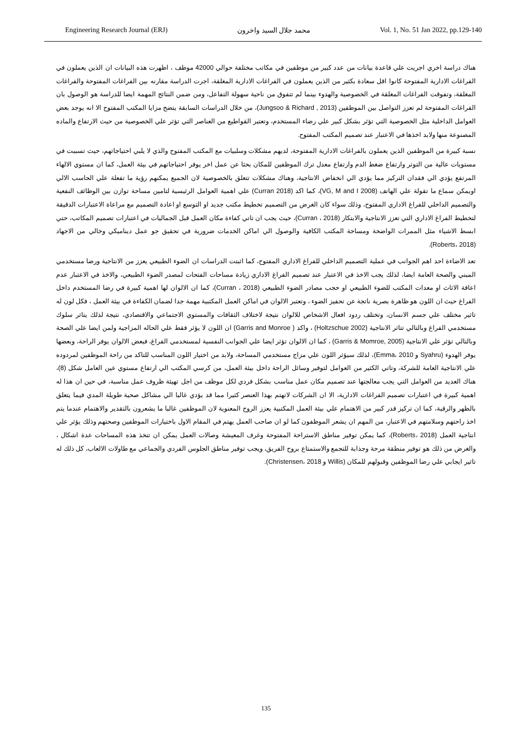Engineering Research Journal (ERJ) محمد جلال السيد واخرون Vol. 1, No. 51 Jan 2022, pp.129-140
هناك دراسة اخري اجريت علي قاعدة بيانات من عدد كبير من موظفين في مكاتب مختلفة حوالي 42000 موظف ، اظهرت هذه البيانات ان الذين يعملون في الفراغات الادارية المفتوحة كانوا اقل سعادة بكثير من الذين يعملون في الفراغات الادارية المغلقة، اجرت الدراسة مقارنه بين الفراغات المفتوحة والفراغات المغلقة، وتفوقت الفراغات المغلقة في الخصوصية والهدوء بينما لم تتفوق من ناحية سهولة التفاعل، ومن ضمن النتائج المهمة ايضا للدراسة هو الوصول بان الفراغات المفتوحة لم تعزز التواصل بين الموظفين (Jungsoo & Richard , 2013)، من خلال الدراسات السابقة يتضح مزايا المكتب المفتوح الا انه يوجد بعض العوامل الداخلية مثل الخصوصية التي تؤثر بشكل كبير علي رضاء المستخدم، وتعتبر القواطيع من العناصر التي تؤثر علي الخصوصية من حيث الارتفاع والماده المصنوعة منها ولابد اخذها في الاعتبار عند تصميم المكتب المفتوح.
نسبة كبيرة من الموظفين الذين يعملون بالفراغات الادارية المفتوحة، لديهم مشكلات وسلبيات مع المكتب المفتوح والذي لا يلبي احتياجاتهم، حيث تسببت في مستويات عالية من التوتر وارتفاع ضغط الدم وارتفاع معدل ترك الموظفين للمكان بحثا عن عمل اخر يوفر احتياجاتهم في بيئة العمل، كما ان مستوي الالهاء المرتفع يؤدي الي فقدان التركيز مما يؤدي الي انخفاض الانتاجية، وهناك مشكلات تتعلق بالخصوصية لان الجميع يمكنهم رؤية ما تفعلة علي الحاسب الالي اويمكن سماع ما تقولة علي الهاتف (VG, M and I 2008)، كما اكد (Curran 2018) علي اهمية العوامل الرئيسية لتامين مساحة توازن بين الوظائف النفعية والتصميم الداخلي للفراغ الاداري المفتوح، وذلك سواء كان الغرض من التصميم تخطيط مكتب جديد او التوسع او اعادة التصميم مع مراعاة الاعتبارات الدقيقة لتخطيط الفراغ الاداري التي تعزز الانتاجية والابتكار (Curran ، 2018)، حيث يجب ان تاتي كفاءة مكان العمل قبل الجماليات في اعتبارات تصميم المكاتب، حتي ابسط الاشياء مثل الممرات الواضحة ومساحة المكتب الكافية والوصول الي اماكن الخدمات ضرورية في تحقيق جو عمل ديناميكي وخالي من الاجهاد (Roberts، 2018).
تعد الاضاءة احد اهم الجوانب في عملية التصميم الداخلي للفراغ الاداري المفتوح، كما اثبتت الدراسات ان الضوء الطبيعي يعزز من الانتاجية ورضا مستخدمي المبني والصحة العامة ايضا، لذلك يجب الاخذ في الاعتبار عند تصميم الفراغ الاداري زيادة مساحات الفتحات لمصدر الضوء الطبيعي، والاخذ في الاعتبار عدم اعاقة الاثاث او معدات المكتب للضوء الطبيعي او حجب مصادر الضوء الطبيعي (Curran ، 2018)، كما ان الالوان لها اهمية كبيرة في رضا المستخدم داخل الفراغ حيث ان اللون هو ظاهرة بصرية ناتجة عن تحفيز الضوء ، وتعتبر الالوان في اماكن العمل المكتبية مهمة جدا لضمان الكفاءة في بيئة العمل ، فكل لون له تاثير مختلف علي جسم الانسان، وتختلف ردود افعال الاشخاص للالوان نتيجة لاختلاف الثقافات والمستوي الاجتماعي والاقتصادي، نتيجة لذلك يتاثر سلوك مستخدمي الفراغ وبالتالي تتاثر الانتاجية (Holtzschue 2002) ، واكد ( Garris and Monroe) ان اللون لا يؤثر فقط علي الحاله المزاجية ولمن ايضا علي الصحة وبالتالي تؤثر علي الانتاجية (Garris & Momroe, 2005) ، كما ان الالوان تؤثر ايضا علي الجوانب النفسية لمستخدمي الفراغ، فبعض الالوان يوفر الراحة، وبعضها يوفر الهدوء (Syahru و Emma، 2010)، لذلك سيؤثر اللون علي مزاج مستخدمي المساحة، ولابد من اختيار اللون المناسب للتاكد من راحة الموظفين لمردوده علي الانتاجية العامة للشركة، وتاتي الكثير من العوامل لتوفير وسائل الراحة داخل بيئة العمل، من كرسي المكتب الي ارتفاع مستوي عين العامل شكل (8)، هناك العديد من العوامل التي يجب معالجتها عند تصميم مكان عمل مناسب بشكل فردي لكل موظف من اجل تهيئة ظروف عمل مناسبة، في حين ان هذا له اهمية كبيرة في اعتبارات تصميم الفراغات الادارية، الا ان الشركات لاتهتم بهذا العنصر كثيرا مما قد يؤدي غالبا الي مشاكل صحية طويلة المدي فيما يتعلق بالظهر والرقبة، كما ان تركيز قدر كبير من الاهتمام علي بيئة العمل المكتبية يعزز الروح المعنوية لان الموظفين غالبا ما يشعرون بالتقدير والاهتمام عندما يتم اخذ راحتهم وسلامتهم في الاعتبار، من المهم ان يشعر الموظفون كما لو ان صاحب العمل يهتم في المقام الاول باختيارات الموظفين وصحتهم وذلك يؤثر علي انتاجية العمل (Roberts، 2018)، كما يمكن توفير مناطق الاستراحة المفتوحة وغرف المعيشة وصالات العمل يمكن ان تتخذ هذه المساحات عدة اشكال ، والغرض من ذلك هو توفير منطقة مرحة وجذابة للتجمع والاستمتاع بروح الفريق، ويجب توفير مناطق الجلوس الفردي والجماعي مع طاولات الالعاب، كل ذلك له تاثير ايجابي علي رضا الموظفين وقبولهم للمكان (Willis و Christensen، 2018).
135